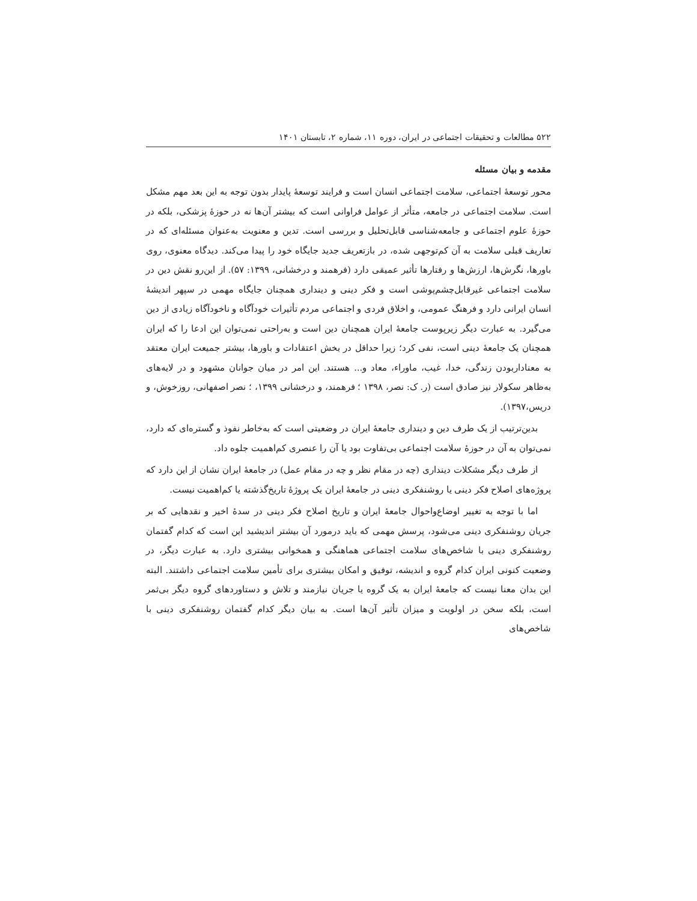۵۲۲ مطالعات و تحقیقات اجتماعی در ایران، دوره ۱۱، شماره ۲، تابستان ۱۴۰۱
مقدمه و بیان مسئله
محور توسعهٔ اجتماعی، سلامت اجتماعی انسان است و فرایند توسعهٔ پایدار بدون توجه به این بعد مهم مشکل است. سلامت اجتماعی در جامعه، متأثر از عوامل فراوانی است که بیشتر آن‌ها نه در حوزهٔ پزشکی، بلکه در حوزهٔ علوم اجتماعی و جامعه‌شناسی قابل‌تحلیل و بررسی است. تدین و معنویت به‌عنوان مسئله‌ای که در تعاریف قبلی سلامت به آن کم‌توجهی شده، در بازتعریف جدید جایگاه خود را پیدا می‌کند. دیدگاه معنوی، روی باورها، نگرش‌ها، ارزش‌ها و رفتارها تأثیر عمیقی دارد (فرهمند و درخشانی، ۱۳۹۹: ۵۷). از این‌رو نقش دین در سلامت اجتماعی غیرقابل‌چشم‌پوشی است و فکر دینی و دینداری همچنان جایگاه مهمی در سپهر اندیشهٔ انسان ایرانی دارد و فرهنگ عمومی، و اخلاق فردی و اجتماعی مردم تأثیرات خودآگاه و ناخودآگاه زیادی از دین می‌گیرد. به عبارت دیگر زیرپوست جامعهٔ ایران همچنان دین است و به‌راحتی نمی‌توان این ادعا را که ایران همچنان یک جامعهٔ دینی است، نفی کرد؛ زیرا حداقل در بخش اعتقادات و باورها، بیشتر جمیعت ایران معتقد به معنادار‌بودن زندگی، خدا، غیب، ماوراء، معاد و... هستند. این امر در میان جوانان مشهود و در لایه‌های به‌ظاهر سکولار نیز صادق است (ر. ک: نصر، ۱۳۹۸ ؛ فرهمند، و درخشانی ۱۳۹۹، ؛ نصر اصفهانی، روزخوش، و دریس،۱۳۹۷).
بدین‌ترتیب از یک طرف دین و دینداری جامعهٔ ایران در وضعیتی است که به‌خاطر نفوذ و گستره‌ای که دارد، نمی‌توان به آن در حوزهٔ سلامت اجتماعی بی‌تفاوت بود یا آن را عنصری کم‌اهمیت جلوه داد.
از طرف دیگر مشکلات دینداری (چه در مقام نظر و چه در مقام عمل) در جامعهٔ ایران نشان از این دارد که پروژه‌های اصلاح فکر دینی یا روشنفکری دینی در جامعهٔ ایران یک پروژهٔ تاریخ‌گذشته یا کم‌اهمیت نیست.
اما با توجه به تغییر اوضاع‌واحوال جامعهٔ ایران و تاریخ اصلاح فکر دینی در سدهٔ اخیر و نقدهایی که بر جریان روشنفکری دینی می‌شود، پرسش مهمی که باید درمورد آن بیشتر اندیشید این است که کدام گفتمان روشنفکری دینی با شاخص‌های سلامت اجتماعی هماهنگی و همخوانی بیشتری دارد. به عبارت دیگر، در وضعیت کنونی ایران کدام گروه و اندیشه، توفیق و امکان بیشتری برای تأمین سلامت اجتماعی داشتند. البته این بدان معنا نیست که جامعهٔ ایران به یک گروه یا جریان نیازمند و تلاش و دستاوردهای گروه دیگر بی‌ثمر است، بلکه سخن در اولویت و میزان تأثیر آن‌ها است. به بیان دیگر کدام گفتمان روشنفکری دینی با شاخص‌های